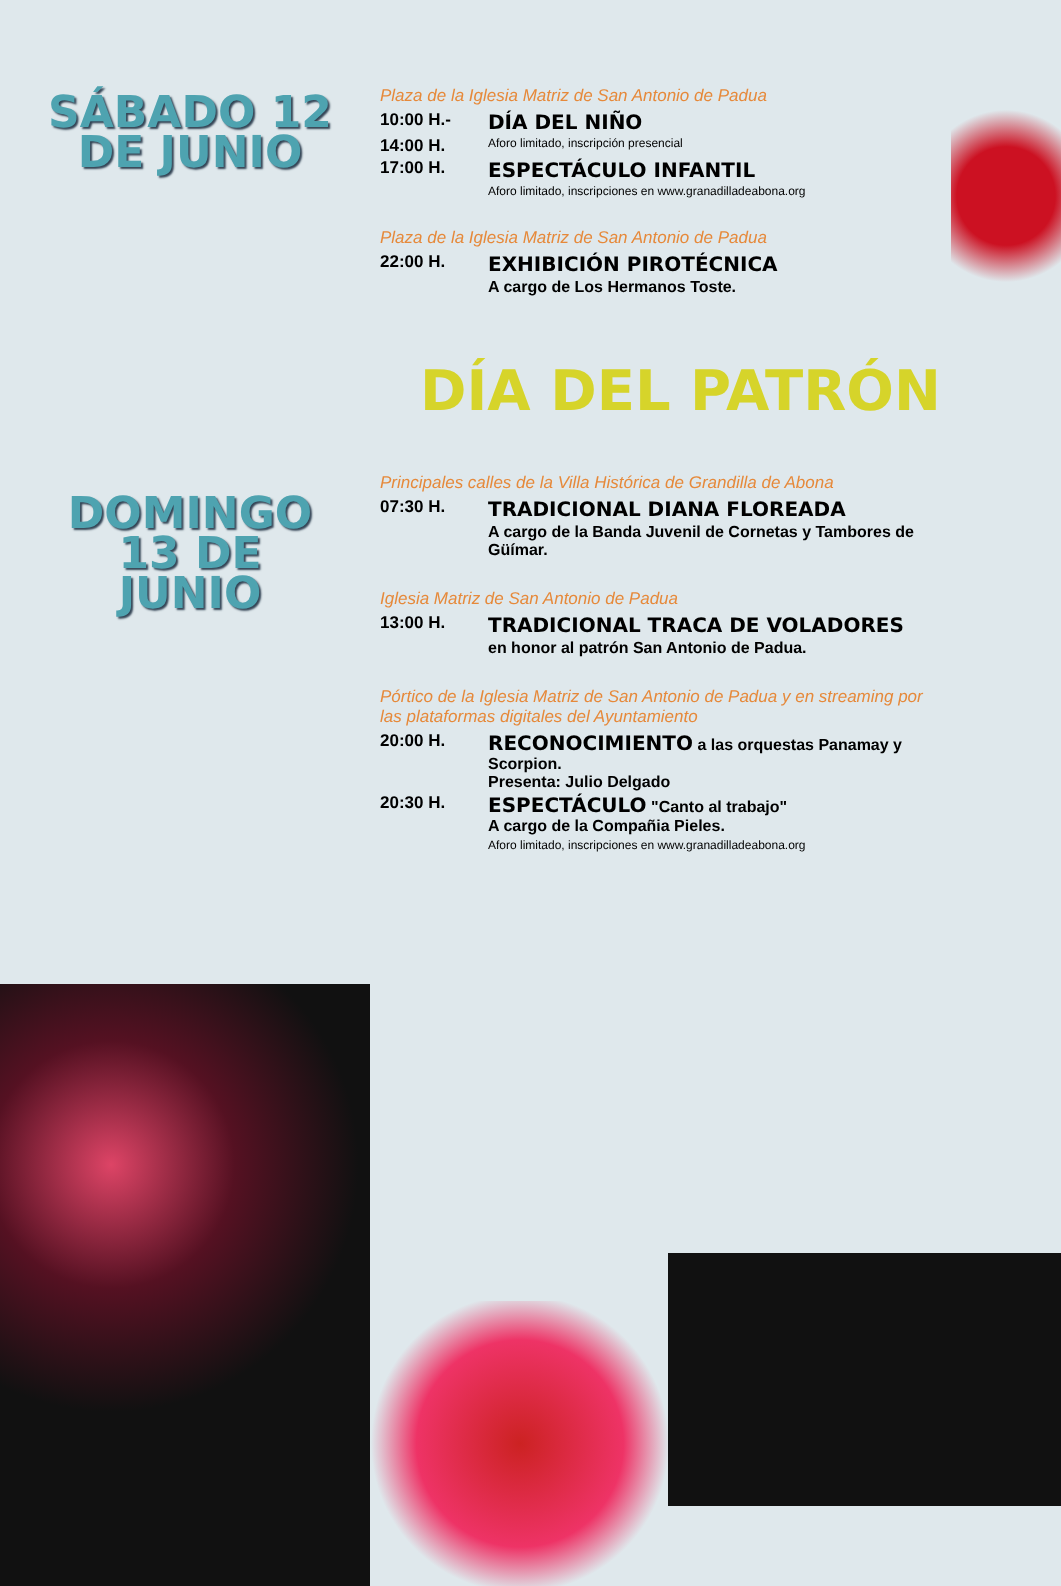SÁBADO 12
DE JUNIO
Plaza de la Iglesia Matriz de San Antonio de Padua
10:00 H.- DÍA DEL NIÑO
14:00 H. Aforo limitado, inscripción presencial
17:00 H. ESPECTÁCULO INFANTIL
Aforo limitado, inscripciones en www.granadilladeabona.org
Plaza de la Iglesia Matriz de San Antonio de Padua
22:00 H. EXHIBICIÓN PIROTÉCNICA
A cargo de Los Hermanos Toste.
DÍA DEL PATRÓN
DOMINGO
13 DE
JUNIO
Principales calles de la Villa Histórica de Grandilla de Abona
07:30 H. TRADICIONAL DIANA FLOREADA
A cargo de la Banda Juvenil de Cornetas y Tambores de Güímar.
Iglesia Matriz de San Antonio de Padua
13:00 H. TRADICIONAL TRACA DE VOLADORES
en honor al patrón San Antonio de Padua.
Pórtico de la Iglesia Matriz de San Antonio de Padua y en streaming por las plataformas digitales del Ayuntamiento
20:00 H. RECONOCIMIENTO a las orquestas Panamay y Scorpion.
Presenta: Julio Delgado
20:30 H. ESPECTÁCULO "Canto al trabajo"
A cargo de la Compañia Pieles.
Aforo limitado, inscripciones en www.granadilladeabona.org